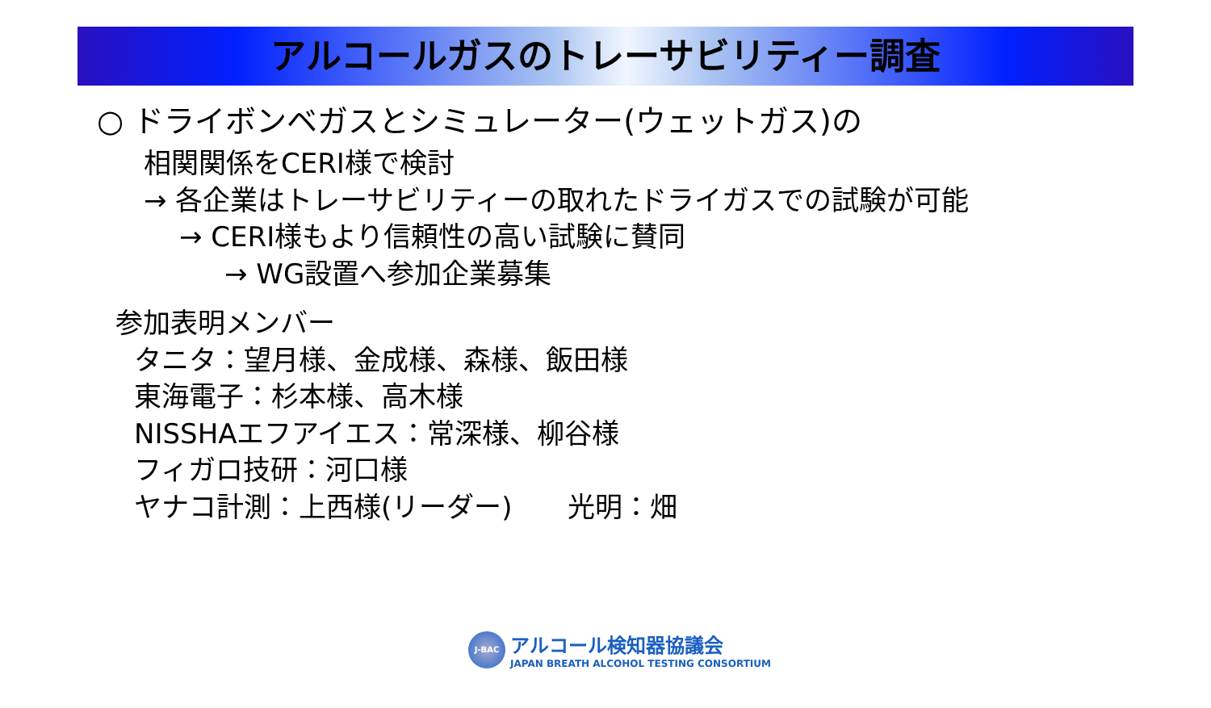アルコールガスのトレーサビリティー調査
○ ドライボンベガスとシミュレーター(ウェットガス)の
相関関係をCERI様で検討
→ 各企業はトレーサビリティーの取れたドライガスでの試験が可能
→ CERI様もより信頼性の高い試験に賛同
→ WG設置へ参加企業募集
参加表明メンバー
タニタ：望月様、金成様、森様、飯田様
東海電子：杉本様、高木様
NISSHAエフアイエス：常深様、柳谷様
フィガロ技研：河口様
ヤナコ計測：上西様(リーダー)　　光明：畑
J-BAC
アルコール検知器協議会
JAPAN BREATH ALCOHOL TESTING CONSORTIUM